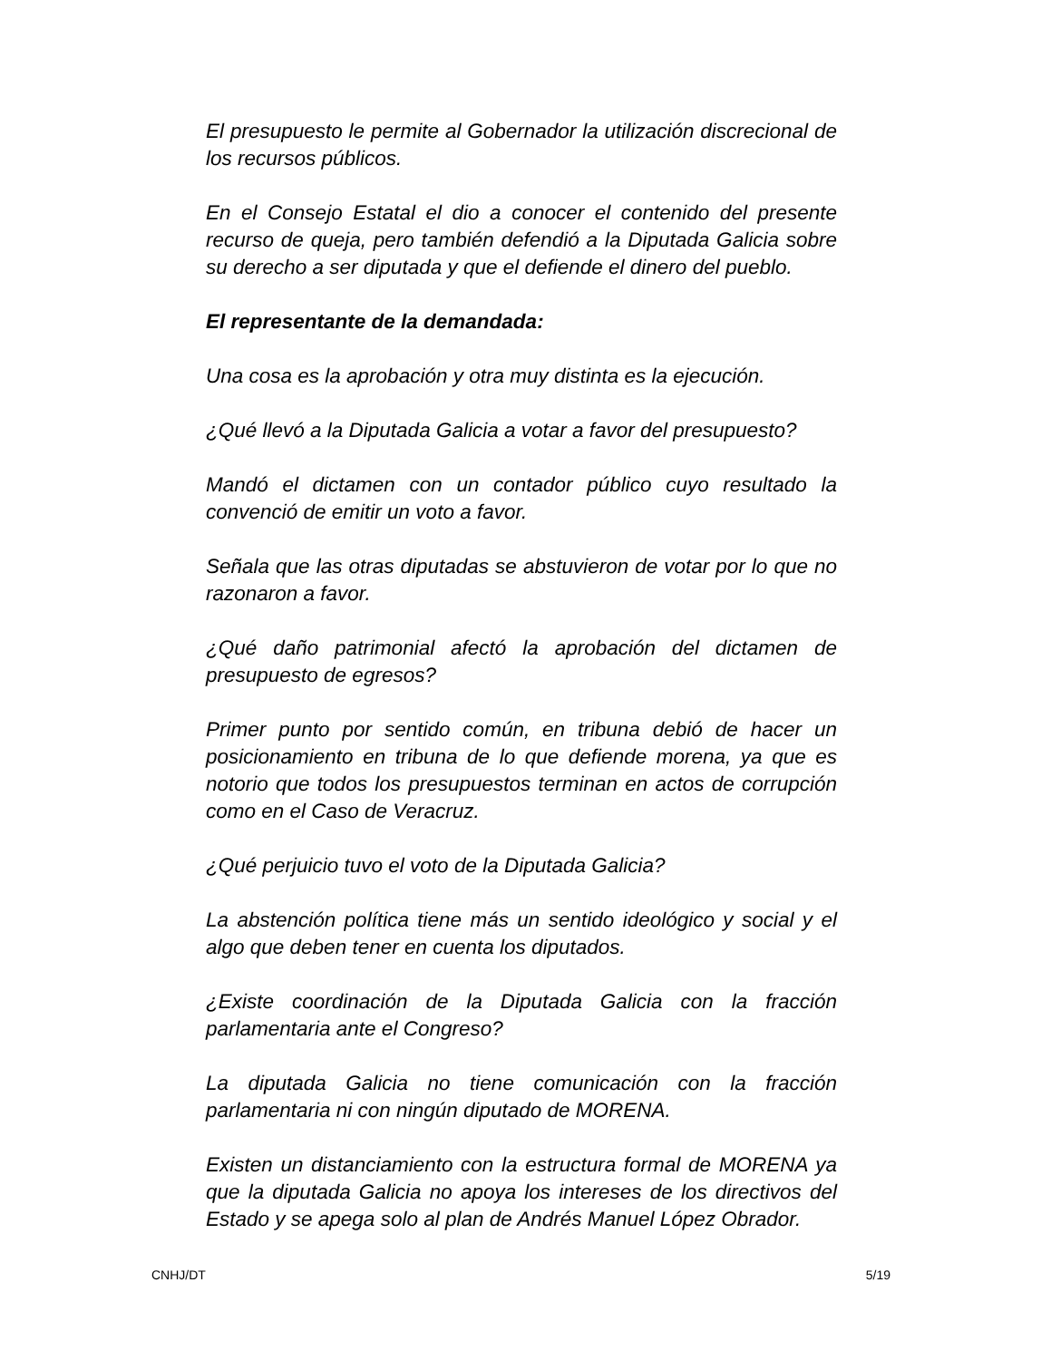El presupuesto le permite al Gobernador la utilización discrecional de los recursos públicos.
En el Consejo Estatal el dio a conocer el contenido del presente recurso de queja, pero también defendió a la Diputada Galicia sobre su derecho a ser diputada y que el defiende el dinero del pueblo.
El representante de la demandada:
Una cosa es la aprobación y otra muy distinta es la ejecución.
¿Qué llevó a la Diputada Galicia a votar a favor del presupuesto?
Mandó el dictamen con un contador público cuyo resultado la convenció de emitir un voto a favor.
Señala que las otras diputadas se abstuvieron de votar por lo que no razonaron a favor.
¿Qué daño patrimonial afectó la aprobación del dictamen de presupuesto de egresos?
Primer punto por sentido común, en tribuna debió de hacer un posicionamiento en tribuna de lo que defiende morena, ya que es notorio que todos los presupuestos terminan en actos de corrupción como en el Caso de Veracruz.
¿Qué perjuicio tuvo el voto de la Diputada Galicia?
La abstención política tiene más un sentido ideológico y social y el algo que deben tener en cuenta los diputados.
¿Existe coordinación de la Diputada Galicia con la fracción parlamentaria ante el Congreso?
La diputada Galicia no tiene comunicación con la fracción parlamentaria ni con ningún diputado de MORENA.
Existen un distanciamiento con la estructura formal de MORENA ya que la diputada Galicia no apoya los intereses de los directivos del Estado y se apega solo al plan de Andrés Manuel López Obrador.
CNHJ/DT 5/19